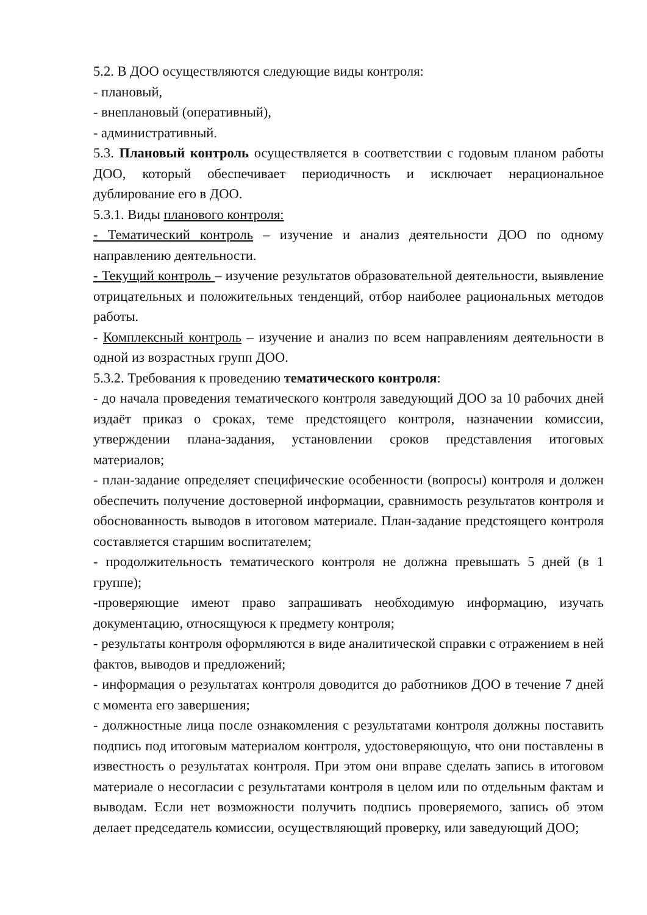5.2. В ДОО осуществляются следующие виды контроля:
- плановый,
- внеплановый (оперативный),
- административный.
5.3. Плановый контроль осуществляется в соответствии с годовым планом работы ДОО, который обеспечивает периодичность и исключает нерациональное дублирование его в ДОО.
5.3.1. Виды планового контроля:
- Тематический контроль – изучение и анализ деятельности ДОО по одному направлению деятельности.
- Текущий контроль – изучение результатов образовательной деятельности, выявление отрицательных и положительных тенденций, отбор наиболее рациональных методов работы.
- Комплексный контроль – изучение и анализ по всем направлениям деятельности в одной из возрастных групп ДОО.
5.3.2. Требования к проведению тематического контроля:
- до начала проведения тематического контроля заведующий ДОО за 10 рабочих дней издаёт приказ о сроках, теме предстоящего контроля, назначении комиссии, утверждении плана-задания, установлении сроков представления итоговых материалов;
- план-задание определяет специфические особенности (вопросы) контроля и должен обеспечить получение достоверной информации, сравнимость результатов контроля и обоснованность выводов в итоговом материале. План-задание предстоящего контроля составляется старшим воспитателем;
- продолжительность тематического контроля не должна превышать 5 дней (в 1 группе);
-проверяющие имеют право запрашивать необходимую информацию, изучать документацию, относящуюся к предмету контроля;
- результаты контроля оформляются в виде аналитической справки с отражением в ней фактов, выводов и предложений;
- информация о результатах контроля доводится до работников ДОО в течение 7 дней с момента его завершения;
- должностные лица после ознакомления с результатами контроля должны поставить подпись под итоговым материалом контроля, удостоверяющую, что они поставлены в известность о результатах контроля. При этом они вправе сделать запись в итоговом материале о несогласии с результатами контроля в целом или по отдельным фактам и выводам. Если нет возможности получить подпись проверяемого, запись об этом делает председатель комиссии, осуществляющий проверку, или заведующий ДОО;